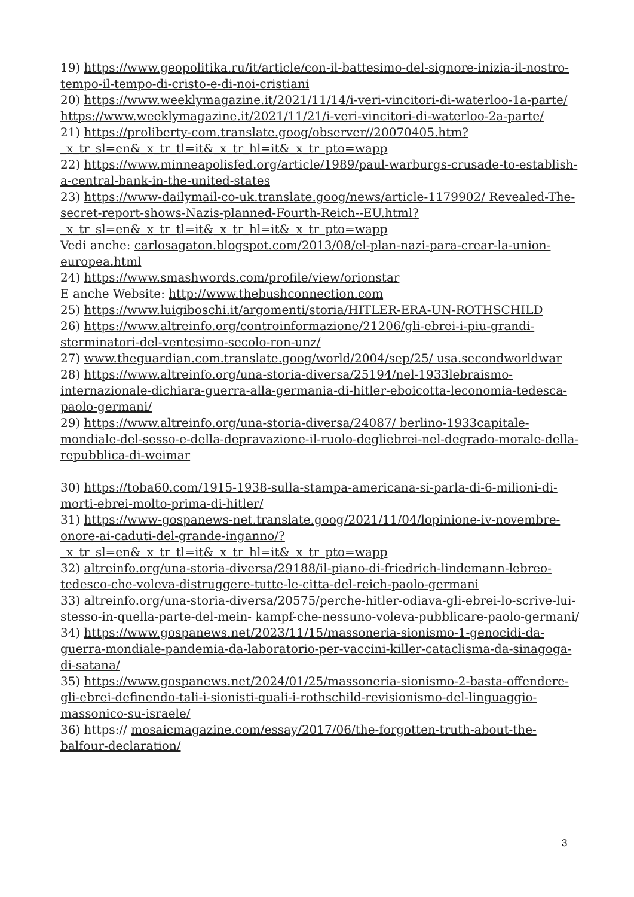19) https://www.geopolitika.ru/it/article/con-il-battesimo-del-signore-inizia-il-nostro-tempo-il-tempo-di-cristo-e-di-noi-cristiani
20) https://www.weeklymagazine.it/2021/11/14/i-veri-vincitori-di-waterloo-1a-parte/
https://www.weeklymagazine.it/2021/11/21/i-veri-vincitori-di-waterloo-2a-parte/
21) https://proliberty-com.translate.goog/observer//20070405.htm?_x_tr_sl=en&_x_tr_tl=it&_x_tr_hl=it&_x_tr_pto=wapp
22) https://www.minneapolisfed.org/article/1989/paul-warburgs-crusade-to-establish-a-central-bank-in-the-united-states
23) https://www-dailymail-co-uk.translate.goog/news/article-1179902/ Revealed-The-secret-report-shows-Nazis-planned-Fourth-Reich--EU.html?_x_tr_sl=en&_x_tr_tl=it&_x_tr_hl=it&_x_tr_pto=wapp
Vedi anche: carlosagaton.blogspot.com/2013/08/el-plan-nazi-para-crear-la-union-europea.html
24) https://www.smashwords.com/profile/view/orionstar
E anche Website: http://www.thebushconnection.com
25) https://www.luigiboschi.it/argomenti/storia/HITLER-ERA-UN-ROTHSCHILD
26) https://www.altreinfo.org/controinformazione/21206/gli-ebrei-i-piu-grandi-sterminatori-del-ventesimo-secolo-ron-unz/
27) www.theguardian.com.translate.goog/world/2004/sep/25/ usa.secondworldwar
28) https://www.altreinfo.org/una-storia-diversa/25194/nel-1933lebraismo-internazionale-dichiara-guerra-alla-germania-di-hitler-eboicotta-leconomia-tedesca-paolo-germani/
29) https://www.altreinfo.org/una-storia-diversa/24087/ berlino-1933capitale-mondiale-del-sesso-e-della-depravazione-il-ruolo-degliebrei-nel-degrado-morale-della-repubblica-di-weimar
30) https://toba60.com/1915-1938-sulla-stampa-americana-si-parla-di-6-milioni-di-morti-ebrei-molto-prima-di-hitler/
31) https://www-gospanews-net.translate.goog/2021/11/04/lopinione-iv-novembre-onore-ai-caduti-del-grande-inganno/?_x_tr_sl=en&_x_tr_tl=it&_x_tr_hl=it&_x_tr_pto=wapp
32) altreinfo.org/una-storia-diversa/29188/il-piano-di-friedrich-lindemann-lebreo-tedesco-che-voleva-distruggere-tutte-le-citta-del-reich-paolo-germani
33) altreinfo.org/una-storia-diversa/20575/perche-hitler-odiava-gli-ebrei-lo-scrive-lui-stesso-in-quella-parte-del-mein- kampf-che-nessuno-voleva-pubblicare-paolo-germani/
34) https://www.gospanews.net/2023/11/15/massoneria-sionismo-1-genocidi-da-guerra-mondiale-pandemia-da-laboratorio-per-vaccini-killer-cataclisma-da-sinagoga-di-satana/
35) https://www.gospanews.net/2024/01/25/massoneria-sionismo-2-basta-offendere-gli-ebrei-definendo-tali-i-sionisti-quali-i-rothschild-revisionismo-del-linguaggio-massonico-su-israele/
36) https:// mosaicmagazine.com/essay/2017/06/the-forgotten-truth-about-the-balfour-declaration/
3